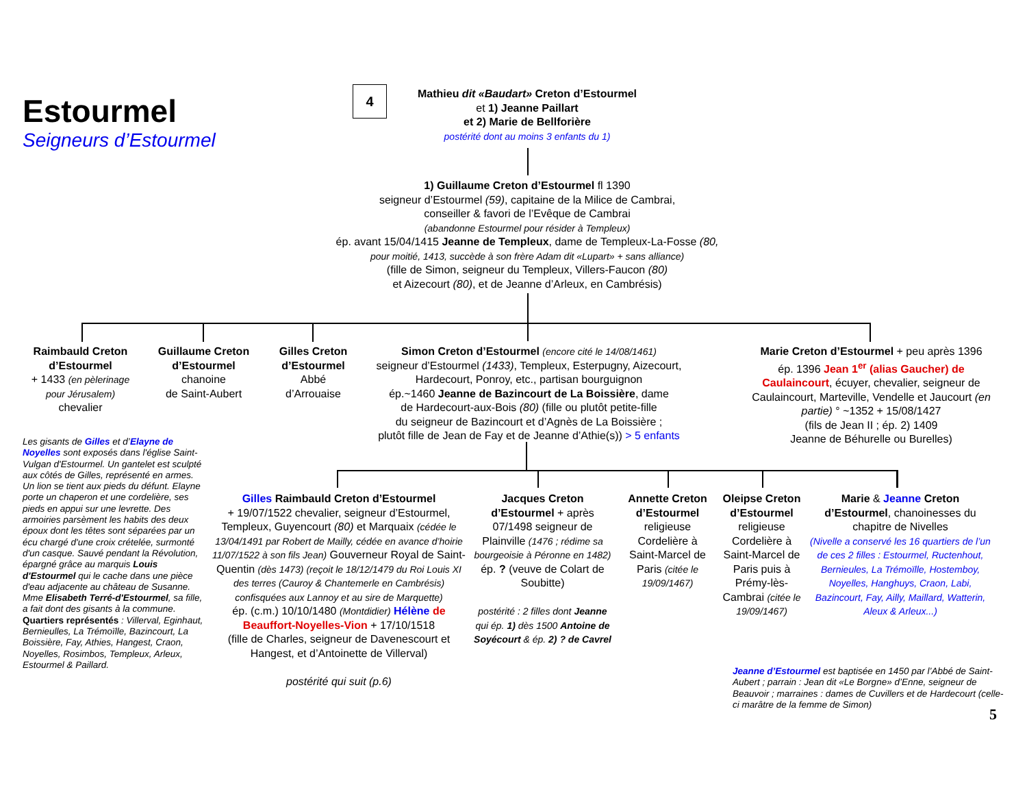Estourmel
Seigneurs d’Estourmel
4
Mathieu dit «Baudart» Creton d’Estourmel
et 1) Jeanne Paillart
et 2) Marie de Bellforière
postérité dont au moins 3 enfants du 1)
1) Guillaume Creton d’Estourmel fl 1390
seigneur d’Estourmel (59), capitaine de la Milice de Cambrai,
conseiller & favori de l’Evêque de Cambrai
(abandonne Estourmel pour résider à Templeux)
ép. avant 15/04/1415 Jeanne de Templeux, dame de Templeux-La-Fosse (80,
pour moitié, 1413, succède à son frère Adam dit «Lupart» + sans alliance)
(fille de Simon, seigneur du Templeux, Villers-Faucon (80)
et Aizecourt (80), et de Jeanne d’Arleux, en Cambrésis)
Raimbauld Creton d’Estourmel
+ 1433 (en pèlerinage pour Jérusalem)
chevalier
Guillaume Creton d’Estourmel
chanoine
de Saint-Aubert
Gilles Creton d’Estourmel
Abbé
d’Arrouaise
Simon Creton d’Estourmel (encore cité le 14/08/1461)
seigneur d’Estourmel (1433), Templeux, Esterpugny, Aizecourt,
Hardecourt, Ponroy, etc., partisan bourguignon
ép.~1460 Jeanne de Bazincourt de La Boissière, dame
de Hardecourt-aux-Bois (80) (fille ou plutôt petite-fille
du seigneur de Bazincourt et d’Agnès de La Boissière ;
plutôt fille de Jean de Fay et de Jeanne d’Athie(s)) > 5 enfants
Marie Creton d’Estourmel + peu après 1396
ép. 1396 Jean 1<sup>er</sup> (alias Gaucher) de Caulaincourt, écuyer, chevalier, seigneur de Caulaincourt, Marteville, Vendelle et Jaucourt (en partie) ° ~1352 + 15/08/1427
(fils de Jean II ; ép. 2) 1409
Jeanne de Béhurelle ou Burelles)
Les gisants de Gilles et d’Elayne de Noyelles sont exposés dans l'église Saint-Vulgan d'Estourmel. Un gantelet est sculpté aux côtés de Gilles, représenté en armes. Un lion se tient aux pieds du défunt. Elayne porte un chaperon et une cordelière, ses pieds en appui sur une levrette. Des armoiries parsèment les habits des deux époux dont les têtes sont séparées par un écu chargé d'une croix crételée, surmonté d'un casque. Sauvé pendant la Révolution, épargné grâce au marquis Louis d'Estourmel qui le cache dans une pièce d'eau adjacente au château de Susanne. Mme Elisabeth Terré-d'Estourmel, sa fille, a fait dont des gisants à la commune. Quartiers représentés : Villerval, Eginhaut, Bernieulles, La Trémoïlle, Bazincourt, La Boissière, Fay, Athies, Hangest, Craon, Noyelles, Rosimbos, Templeux, Arleux, Estourmel & Paillard.
Gilles Raimbauld Creton d’Estourmel
+ 19/07/1522 chevalier, seigneur d’Estourmel, Templeux, Guyencourt (80) et Marquaix (cédée le 13/04/1491 par Robert de Mailly, cédée en avance d’hoirie 11/07/1522 à son fils Jean) Gouverneur Royal de Saint-Quentin (dès 1473) (reçoit le 18/12/1479 du Roi Louis XI des terres (Cauroy & Chantemerle en Cambrésis) confisquées aux Lannoy et au sire de Marquette)
ép. (c.m.) 10/10/1480 (Montdidier) Hélène de Beauffort-Noyelles-Vion + 17/10/1518
(fille de Charles, seigneur de Davenescourt et Hangest, et d’Antoinette de Villerval)
postérité qui suit (p.6)
Jacques Creton d’Estourmel + après 07/1498 seigneur de Plainville (1476 ; rédime sa bourgeoisie à Péronne en 1482)
ép. ? (veuve de Colart de Soubitte)
postérité : 2 filles dont Jeanne qui ép. 1) dès 1500 Antoine de Soyécourt & ép. 2) ? de Cavrel
Annette Creton d’Estourmel
religieuse Cordelière à Saint-Marcel de Paris (citée le 19/09/1467)
Oleipse Creton d’Estourmel
religieuse Cordelière à Saint-Marcel de Paris puis à Prémy-lès-Cambrai (citée le 19/09/1467)
Marie & Jeanne Creton d’Estourmel, chanoinesses du chapitre de Nivelles
(Nivelle a conservé les 16 quartiers de l’un de ces 2 filles : Estourmel, Ructenhout, Bernieules, La Trémoïlle, Hostemboy, Noyelles, Hanghuys, Craon, Labi, Bazincourt, Fay, Ailly, Maillard, Watterin, Aleux & Arleux...)
Jeanne d’Estourmel est baptisée en 1450 par l’Abbé de Saint-Aubert ; parrain : Jean dit «Le Borgne» d’Enne, seigneur de Beauvoir ; marraines : dames de Cuvillers et de Hardecourt (celle-ci marâtre de la femme de Simon)
5